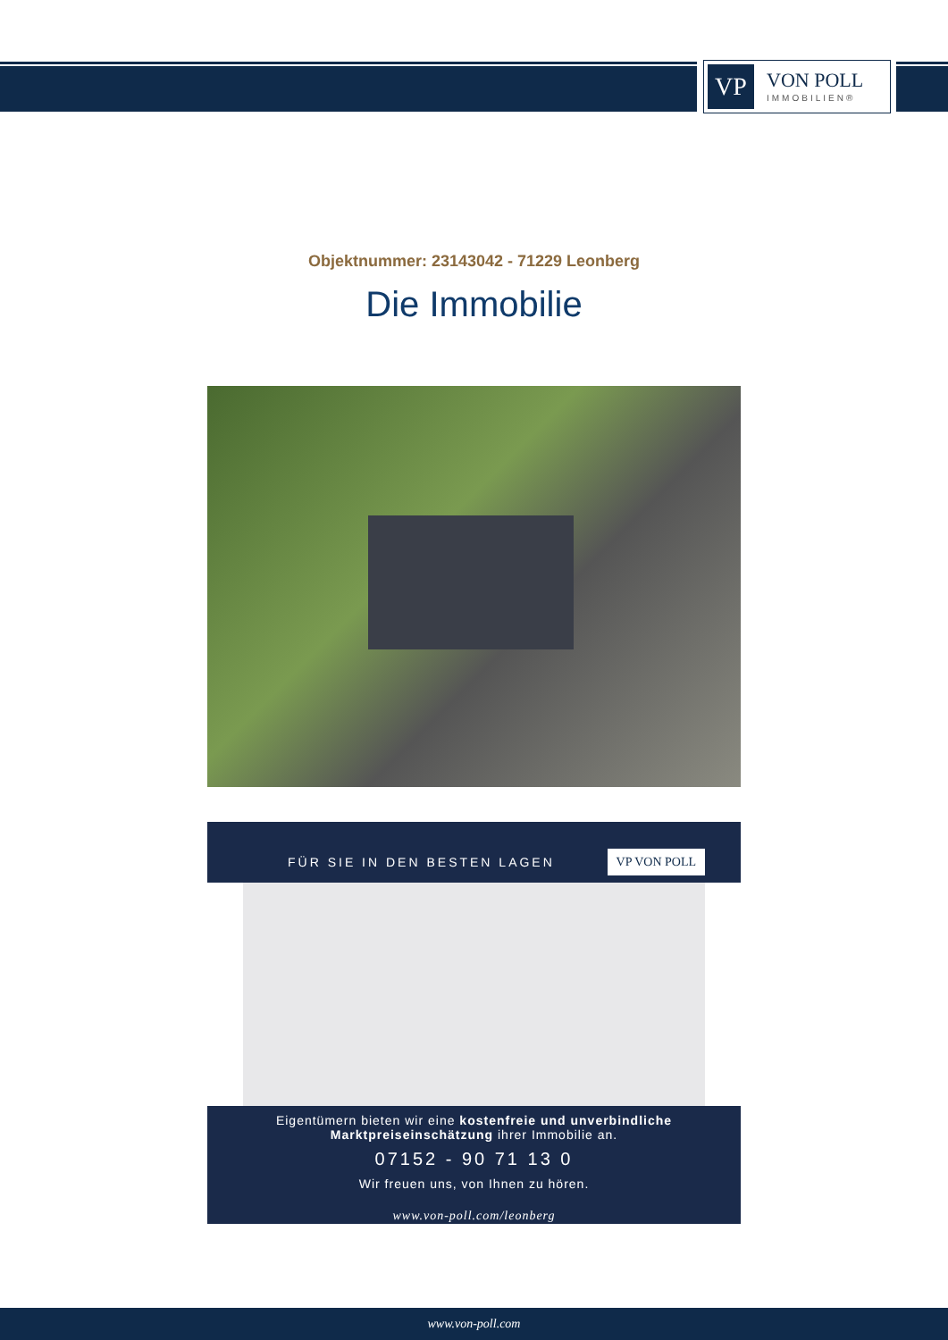VP
VON POLL
IMMOBILIEN®
Objektnummer: 23143042 - 71229 Leonberg
Die Immobilie
FÜR SIE IN DEN BESTEN LAGEN VP VON POLL
Eigentümern bieten wir eine kostenfreie und unverbindliche
Marktpreiseinschätzung ihrer Immobilie an.
07152 - 90 71 13 0
Wir freuen uns, von Ihnen zu hören.
www.von-poll.com/leonberg
www.von-poll.com